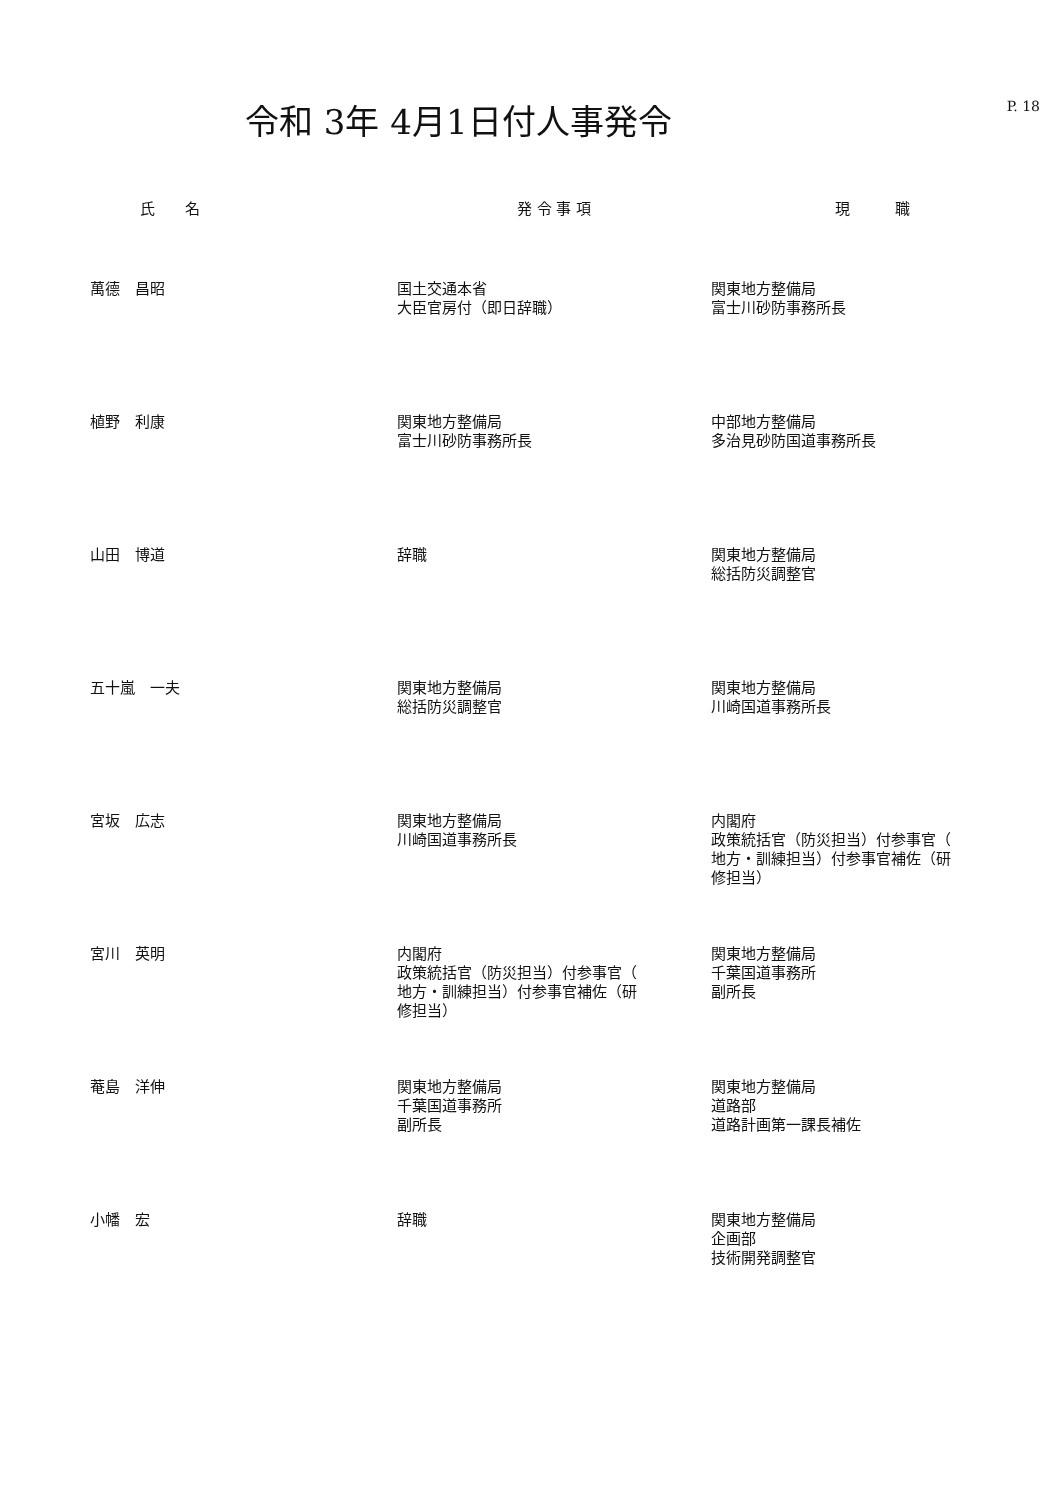P. 18
令和 3年 4月1日付人事発令
| 氏 名 | 発 令 事 項 | 現 職 |
| --- | --- | --- |
| 萬德 昌昭 | 国土交通本省 大臣官房付（即日辞職） | 関東地方整備局 富士川砂防事務所長 |
| 植野 利康 | 関東地方整備局 富士川砂防事務所長 | 中部地方整備局 多治見砂防国道事務所長 |
| 山田 博道 | 辞職 | 関東地方整備局 総括防災調整官 |
| 五十嵐 一夫 | 関東地方整備局 総括防災調整官 | 関東地方整備局 川崎国道事務所長 |
| 宮坂 広志 | 関東地方整備局 川崎国道事務所長 | 内閣府 政策統括官（防災担当）付参事官（ 地方・訓練担当）付参事官補佐（研 修担当） |
| 宮川 英明 | 内閣府 政策統括官（防災担当）付参事官（ 地方・訓練担当）付参事官補佐（研 修担当） | 関東地方整備局 千葉国道事務所 副所長 |
| 菴島 洋伸 | 関東地方整備局 千葉国道事務所 副所長 | 関東地方整備局 道路部 道路計画第一課長補佐 |
| 小幡 宏 | 辞職 | 関東地方整備局 企画部 技術開発調整官 |